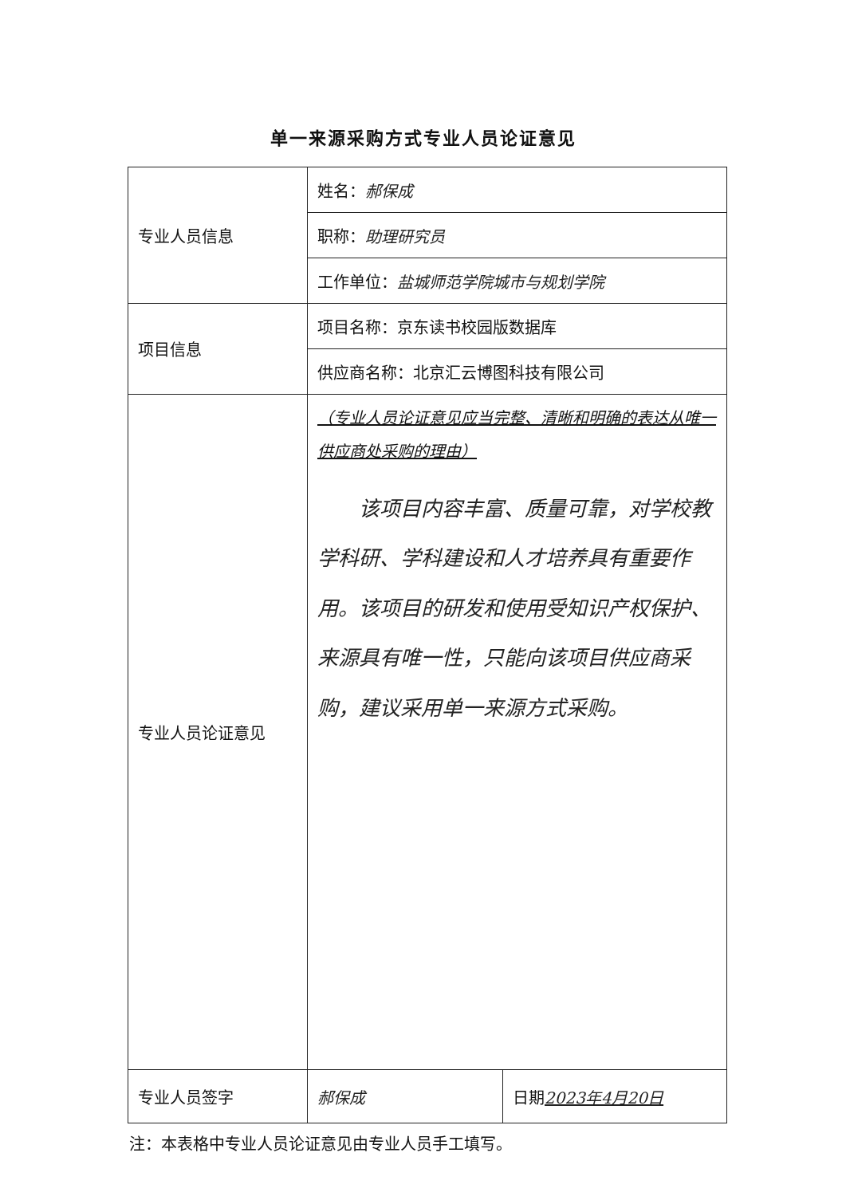单一来源采购方式专业人员论证意见
| 专业人员信息 | 姓名： 郝保成 |
| | 职称： 助理研究员 |
| | 工作单位： 盐城师范学院城市与规划学院 |
| 项目信息 | 项目名称：京东读书校园版数据库 |
| | 供应商名称：北京汇云博图科技有限公司 |
| 专业人员论证意见 | （专业人员论证意见应当完整、清晰和明确的表达从唯一供应商处采购的理由） 该项目内容丰富、质量可靠，对学校教学科研、学科建设和人才培养具有重要作用。该项目的研发和使用受知识产权保护、来源具有唯一性，只能向该项目供应商采购，建议采用单一来源方式采购。 |
| 专业人员签字 | 郝保成 | 日期 2023年4月20日 |
注：本表格中专业人员论证意见由专业人员手工填写。